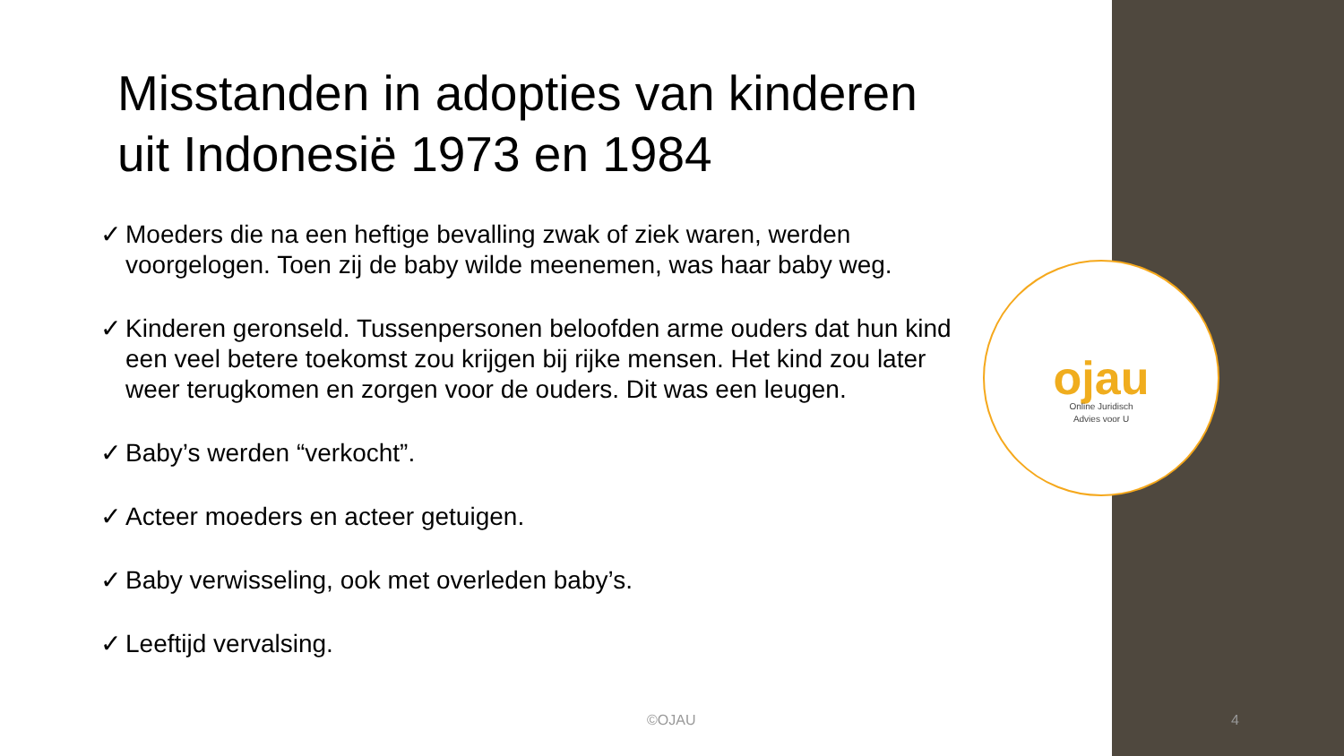Misstanden in adopties van kinderen uit Indonesië 1973 en 1984
✓ Moeders die na een heftige bevalling zwak of ziek waren, werden voorgelogen. Toen zij de baby wilde meenemen, was haar baby weg.
✓ Kinderen geronseld. Tussenpersonen beloofden arme ouders dat hun kind een veel betere toekomst zou krijgen bij rijke mensen. Het kind zou later weer terugkomen en zorgen voor de ouders. Dit was een leugen.
✓ Baby’s werden “verkocht”.
✓ Acteer moeders en acteer getuigen.
✓ Baby verwisseling, ook met overleden baby’s.
✓ Leeftijd vervalsing.
ojau
Online Juridisch
Advies voor U
©OJAU 4